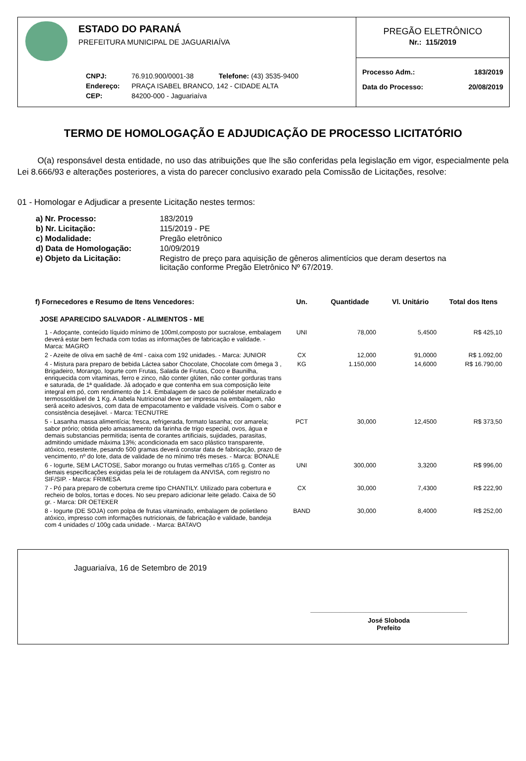ESTADO DO PARANÁ
PREFEITURA MUNICIPAL DE JAGUARIAÍVA
CNPJ: 76.910.900/0001-38 Telefone: (43) 3535-9400
Endereço: PRAÇA ISABEL BRANCO, 142 - CIDADE ALTA
CEP: 84200-000 - Jaguariaíva
PREGÃO ELETRÔNICO
Nr.: 115/2019
Processo Adm.: 183/2019
Data do Processo: 20/08/2019
TERMO DE HOMOLOGAÇÃO E ADJUDICAÇÃO DE PROCESSO LICITATÓRIO
O(a) responsável desta entidade, no uso das atribuições que lhe são conferidas pela legislação em vigor, especialmente pela Lei 8.666/93 e alterações posteriores, a vista do parecer conclusivo exarado pela Comissão de Licitações, resolve:
01 - Homologar e Adjudicar a presente Licitação nestes termos:
| a) Nr. Processo: | 183/2019 |
| b) Nr. Licitação: | 115/2019 - PE |
| c) Modalidade: | Pregão eletrônico |
| d) Data de Homologação: | 10/09/2019 |
| e) Objeto da Licitação: | Registro de preço para aquisição de gêneros alimentícios que deram desertos na licitação conforme Pregão Eletrônico Nº 67/2019. |
| f) Fornecedores e Resumo de Itens Vencedores: | Un. | Quantidade | Vl. Unitário | Total dos Itens |
| --- | --- | --- | --- | --- |
| JOSE APARECIDO SALVADOR - ALIMENTOS - ME | | | | |
| 1 - Adoçante, conteúdo líquido mínimo de 100ml,composto por sucralose, embalagem deverá estar bem fechada com todas as informações de fabricação e validade. - Marca: MAGRO | UNI | 78,000 | 5,4500 | R$ 425,10 |
| 2 - Azeite de oliva em sachê de 4ml - caixa com 192 unidades. - Marca: JUNIOR | CX | 12,000 | 91,0000 | R$ 1.092,00 |
| 4 - Mistura para preparo de bebida Láctea sabor Chocolate, Chocolate com ômega 3 , Brigadeiro, Morango, Iogurte com Frutas, Salada de Frutas, Coco e Baunilha, enriquecida com vitaminas, ferro e zinco, não conter glúten, não conter gorduras trans e saturada, de 1ª qualidade. Já adoçado e que contenha em sua composição leite integral em pó, com rendimento de 1:4. Embalagem de saco de poliéster metalizado e termossoldável de 1 Kg. A tabela Nutricional deve ser impressa na embalagem, não será aceito adesivos, com data de empacotamento e validade visíveis. Com o sabor e consistência desejável. - Marca: TECNUTRE | KG | 1.150,000 | 14,6000 | R$ 16.790,00 |
| 5 - Lasanha massa alimentícia; fresca, refrigerada, formato lasanha; cor amarela; sabor prório; obtida pelo amassamento da farinha de trigo especial, ovos, água e demais substancias permitida; isenta de corantes artificiais, sujidades, parasitas, admitindo umidade máxima 13%; acondicionada em saco plástico transparente, atóxico, resestente, pesando 500 gramas deverá constar data de fabricação, prazo de vencimento, nº do lote, data de validade de no mínimo três meses. - Marca: BONALE | PCT | 30,000 | 12,4500 | R$ 373,50 |
| 6 - Iogurte, SEM LACTOSE, Sabor morango ou frutas vermelhas c/165 g. Conter as demais especificações exigidas pela lei de rotulagem da ANVISA, com registro no SIF/SIP. - Marca: FRIMESA | UNI | 300,000 | 3,3200 | R$ 996,00 |
| 7 - Pó para preparo de cobertura creme tipo CHANTILY. Utilizado para cobertura e recheio de bolos, tortas e doces. No seu preparo adicionar leite gelado. Caixa de 50 gr. - Marca: DR OETEKER | CX | 30,000 | 7,4300 | R$ 222,90 |
| 8 - Iogurte (DE SOJA) com polpa de frutas vitaminado, embalagem de polietileno atóxico, impresso com informações nutricionais, de fabricação e validade, bandeja com 4 unidades c/ 100g cada unidade. - Marca: BATAVO | BAND | 30,000 | 8,4000 | R$ 252,00 |
Jaguariaíva, 16 de Setembro de 2019
José Sloboda
Prefeito